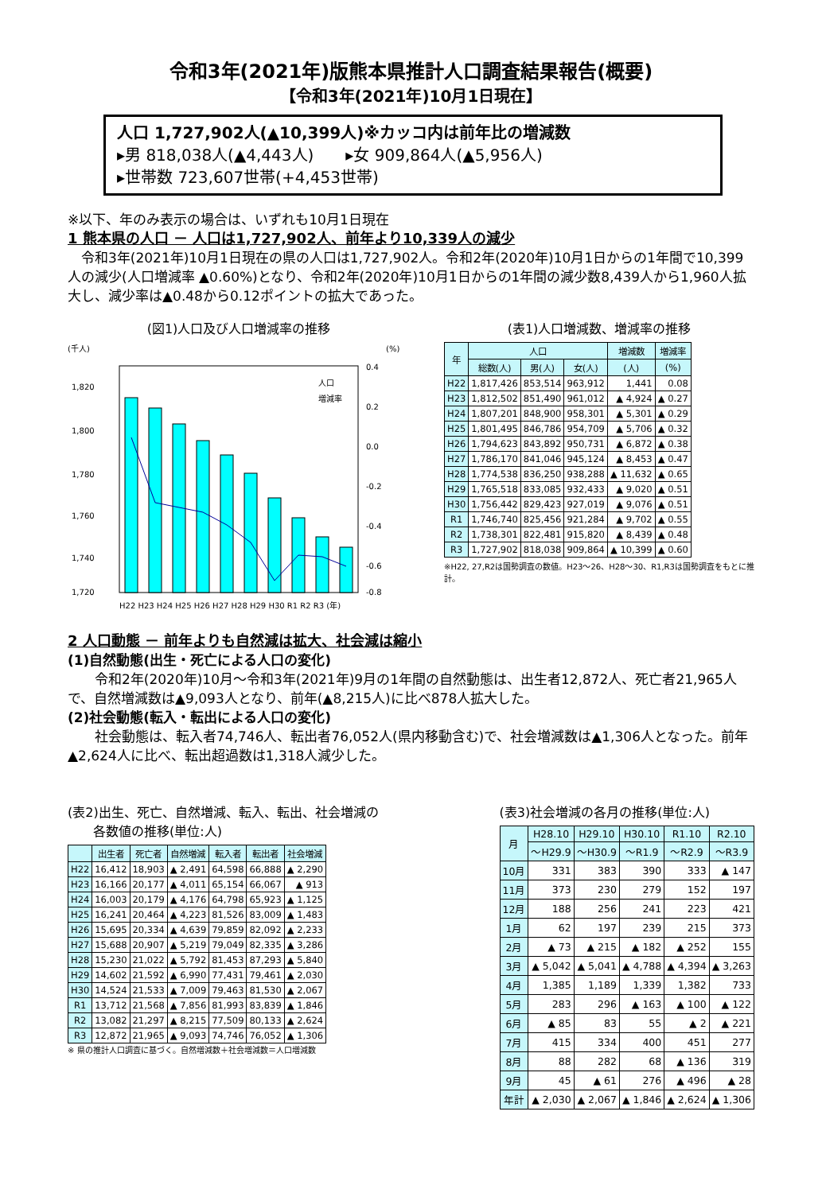令和3年(2021年)版熊本県推計人口調査結果報告(概要)
【令和3年(2021年)10月1日現在】
人口 1,727,902人(▲10,399人)※カッコ内は前年比の増減数
▸男 818,038人(▲4,443人)　　▸女 909,864人(▲5,956人)
▸世帯数 723,607世帯(+4,453世帯)
※以下、年のみ表示の場合は、いずれも10月1日現在
1 熊本県の人口 － 人口は1,727,902人、前年より10,339人の減少
　令和3年(2021年)10月1日現在の県の人口は1,727,902人。令和2年(2020年)10月1日からの1年間で10,399人の減少(人口増減率 ▲0.60%)となり、令和2年(2020年)10月1日からの1年間の減少数8,439人から1,960人拡大し、減少率は▲0.48から0.12ポイントの拡大であった。
(図1)人口及び人口増減率の推移
(千人)
(%)
1,820
1,800
1,780
1,760
1,740
1,720
0.4
0.2
0.0
-0.2
-0.4
-0.6
-0.8
人口
増減率
H22 H23 H24 H25 H26 H27 H28 H29 H30 R1 R2 R3 (年)
(表1)人口増減数、増減率の推移
| 年 | 人口 | | | 増減数 | 増減率 |
| --- | --- | --- | --- | --- | --- |
| | 総数(人) | 男(人) | 女(人) | (人) | (%) |
| H22 | 1,817,426 | 853,514 | 963,912 | 1,441 | 0.08 |
| H23 | 1,812,502 | 851,490 | 961,012 | ▲ 4,924 | ▲ 0.27 |
| H24 | 1,807,201 | 848,900 | 958,301 | ▲ 5,301 | ▲ 0.29 |
| H25 | 1,801,495 | 846,786 | 954,709 | ▲ 5,706 | ▲ 0.32 |
| H26 | 1,794,623 | 843,892 | 950,731 | ▲ 6,872 | ▲ 0.38 |
| H27 | 1,786,170 | 841,046 | 945,124 | ▲ 8,453 | ▲ 0.47 |
| H28 | 1,774,538 | 836,250 | 938,288 | ▲ 11,632 | ▲ 0.65 |
| H29 | 1,765,518 | 833,085 | 932,433 | ▲ 9,020 | ▲ 0.51 |
| H30 | 1,756,442 | 829,423 | 927,019 | ▲ 9,076 | ▲ 0.51 |
| R1 | 1,746,740 | 825,456 | 921,284 | ▲ 9,702 | ▲ 0.55 |
| R2 | 1,738,301 | 822,481 | 915,820 | ▲ 8,439 | ▲ 0.48 |
| R3 | 1,727,902 | 818,038 | 909,864 | ▲ 10,399 | ▲ 0.60 |
※H22, 27,R2は国勢調査の数値。H23～26、H28～30、R1,R3は国勢調査をもとに推計。
2 人口動態 － 前年よりも自然減は拡大、社会減は縮小
(1)自然動態(出生・死亡による人口の変化)
　　令和2年(2020年)10月～令和3年(2021年)9月の1年間の自然動態は、出生者12,872人、死亡者21,965人で、自然増減数は▲9,093人となり、前年(▲8,215人)に比べ878人拡大した。
(2)社会動態(転入・転出による人口の変化)
　　社会動態は、転入者74,746人、転出者76,052人(県内移動含む)で、社会増減数は▲1,306人となった。前年▲2,624人に比べ、転出超過数は1,318人減少した。
(表2)出生、死亡、自然増減、転入、転出、社会増減の
　　各数値の推移(単位:人)
| | 出生者 | 死亡者 | 自然増減 | 転入者 | 転出者 | 社会増減 |
| --- | --- | --- | --- | --- | --- | --- |
| H22 | 16,412 | 18,903 | ▲ 2,491 | 64,598 | 66,888 | ▲ 2,290 |
| H23 | 16,166 | 20,177 | ▲ 4,011 | 65,154 | 66,067 | ▲ 913 |
| H24 | 16,003 | 20,179 | ▲ 4,176 | 64,798 | 65,923 | ▲ 1,125 |
| H25 | 16,241 | 20,464 | ▲ 4,223 | 81,526 | 83,009 | ▲ 1,483 |
| H26 | 15,695 | 20,334 | ▲ 4,639 | 79,859 | 82,092 | ▲ 2,233 |
| H27 | 15,688 | 20,907 | ▲ 5,219 | 79,049 | 82,335 | ▲ 3,286 |
| H28 | 15,230 | 21,022 | ▲ 5,792 | 81,453 | 87,293 | ▲ 5,840 |
| H29 | 14,602 | 21,592 | ▲ 6,990 | 77,431 | 79,461 | ▲ 2,030 |
| H30 | 14,524 | 21,533 | ▲ 7,009 | 79,463 | 81,530 | ▲ 2,067 |
| R1 | 13,712 | 21,568 | ▲ 7,856 | 81,993 | 83,839 | ▲ 1,846 |
| R2 | 13,082 | 21,297 | ▲ 8,215 | 77,509 | 80,133 | ▲ 2,624 |
| R3 | 12,872 | 21,965 | ▲ 9,093 | 74,746 | 76,052 | ▲ 1,306 |
※ 県の推計人口調査に基づく。自然増減数＋社会増減数＝人口増減数
(表3)社会増減の各月の推移(単位:人)
| 月 | H28.10 | H29.10 | H30.10 | R1.10 | R2.10 |
| --- | --- | --- | --- | --- | --- |
| | ～H29.9 | ～H30.9 | ～R1.9 | ～R2.9 | ～R3.9 |
| 10月 | 331 | 383 | 390 | 333 | ▲ 147 |
| 11月 | 373 | 230 | 279 | 152 | 197 |
| 12月 | 188 | 256 | 241 | 223 | 421 |
| 1月 | 62 | 197 | 239 | 215 | 373 |
| 2月 | ▲ 73 | ▲ 215 | ▲ 182 | ▲ 252 | 155 |
| 3月 | ▲ 5,042 | ▲ 5,041 | ▲ 4,788 | ▲ 4,394 | ▲ 3,263 |
| 4月 | 1,385 | 1,189 | 1,339 | 1,382 | 733 |
| 5月 | 283 | 296 | ▲ 163 | ▲ 100 | ▲ 122 |
| 6月 | ▲ 85 | 83 | 55 | ▲ 2 | ▲ 221 |
| 7月 | 415 | 334 | 400 | 451 | 277 |
| 8月 | 88 | 282 | 68 | ▲ 136 | 319 |
| 9月 | 45 | ▲ 61 | 276 | ▲ 496 | ▲ 28 |
| 年計 | ▲ 2,030 | ▲ 2,067 | ▲ 1,846 | ▲ 2,624 | ▲ 1,306 |